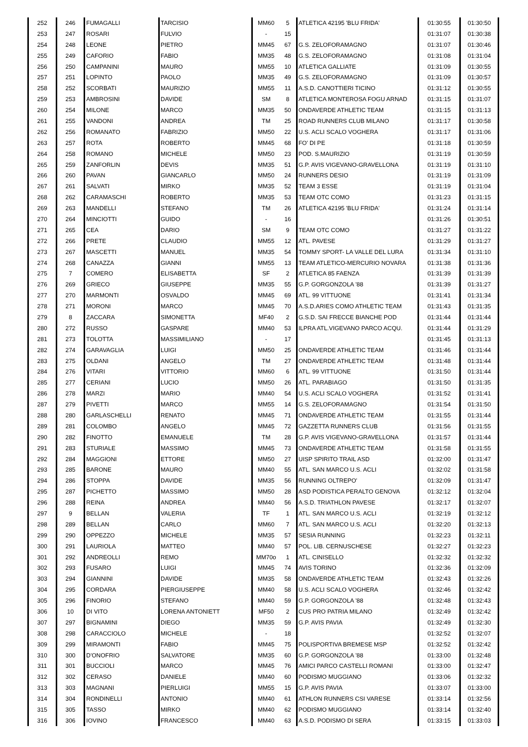| 252 | 246 | FUMAGALLI | TARCISIO | MM60 | 5 | ATLETICA 42195 'BLU FRIDA' | 01:30:55 | 01:30:50 |
| 253 | 247 | ROSARI | FULVIO | - | 15 | | 01:31:07 | 01:30:38 |
| 254 | 248 | LEONE | PIETRO | MM45 | 67 | G.S. ZELOFORAMAGNO | 01:31:07 | 01:30:46 |
| 255 | 249 | CAFORIO | FABIO | MM35 | 48 | G.S. ZELOFORAMAGNO | 01:31:08 | 01:31:04 |
| 256 | 250 | CAMPANINI | MAURO | MM55 | 10 | ATLETICA GALLIATE | 01:31:09 | 01:30:55 |
| 257 | 251 | LOPINTO | PAOLO | MM35 | 49 | G.S. ZELOFORAMAGNO | 01:31:09 | 01:30:57 |
| 258 | 252 | SCORBATI | MAURIZIO | MM55 | 11 | A.S.D. CANOTTIERI TICINO | 01:31:12 | 01:30:55 |
| 259 | 253 | AMBROSINI | DAVIDE | SM | 8 | ATLETICA MONTEROSA FOGU ARNAD | 01:31:15 | 01:31:07 |
| 260 | 254 | MILONE | MARCO | MM35 | 50 | ONDAVERDE ATHLETIC TEAM | 01:31:15 | 01:31:13 |
| 261 | 255 | VANDONI | ANDREA | TM | 25 | ROAD RUNNERS CLUB MILANO | 01:31:17 | 01:30:58 |
| 262 | 256 | ROMANATO | FABRIZIO | MM50 | 22 | U.S. ACLI SCALO VOGHERA | 01:31:17 | 01:31:06 |
| 263 | 257 | ROTA | ROBERTO | MM45 | 68 | FO' DI PE | 01:31:18 | 01:30:59 |
| 264 | 258 | ROMANO | MICHELE | MM50 | 23 | POD. S.MAURIZIO | 01:31:19 | 01:30:59 |
| 265 | 259 | ZANFORLIN | DEVIS | MM35 | 51 | G.P. AVIS VIGEVANO-GRAVELLONA | 01:31:19 | 01:31:10 |
| 266 | 260 | PAVAN | GIANCARLO | MM50 | 24 | RUNNERS DESIO | 01:31:19 | 01:31:09 |
| 267 | 261 | SALVATI | MIRKO | MM35 | 52 | TEAM 3 ESSE | 01:31:19 | 01:31:04 |
| 268 | 262 | CARAMASCHI | ROBERTO | MM35 | 53 | TEAM OTC COMO | 01:31:23 | 01:31:15 |
| 269 | 263 | MANDELLI | STEFANO | TM | 26 | ATLETICA 42195 'BLU FRIDA' | 01:31:24 | 01:31:14 |
| 270 | 264 | MINCIOTTI | GUIDO | - | 16 | | 01:31:26 | 01:30:51 |
| 271 | 265 | CEA | DARIO | SM | 9 | TEAM OTC COMO | 01:31:27 | 01:31:22 |
| 272 | 266 | PRETE | CLAUDIO | MM55 | 12 | ATL. PAVESE | 01:31:29 | 01:31:27 |
| 273 | 267 | MASCETTI | MANUEL | MM35 | 54 | TOMMY SPORT- LA VALLE DEL LURA | 01:31:34 | 01:31:10 |
| 274 | 268 | CANAZZA | GIANNI | MM55 | 13 | TEAM ATLETICO-MERCURIO NOVARA | 01:31:38 | 01:31:36 |
| 275 | 7 | COMERO | ELISABETTA | SF | 2 | ATLETICA 85 FAENZA | 01:31:39 | 01:31:39 |
| 276 | 269 | GRIECO | GIUSEPPE | MM35 | 55 | G.P. GORGONZOLA '88 | 01:31:39 | 01:31:27 |
| 277 | 270 | MARMONTI | OSVALDO | MM45 | 69 | ATL. 99 VITTUONE | 01:31:41 | 01:31:34 |
| 278 | 271 | MORONI | MARCO | MM45 | 70 | A.S.D.ARIES COMO ATHLETIC TEAM | 01:31:43 | 01:31:35 |
| 279 | 8 | ZACCARA | SIMONETTA | MF40 | 2 | G.S.D. SAI FRECCE BIANCHE POD | 01:31:44 | 01:31:44 |
| 280 | 272 | RUSSO | GASPARE | MM40 | 53 | ILPRA ATL.VIGEVANO PARCO ACQU. | 01:31:44 | 01:31:29 |
| 281 | 273 | TOLOTTA | MASSIMILIANO | - | 17 | | 01:31:45 | 01:31:13 |
| 282 | 274 | GARAVAGLIA | LUIGI | MM50 | 25 | ONDAVERDE ATHLETIC TEAM | 01:31:46 | 01:31:44 |
| 283 | 275 | OLDANI | ANGELO | TM | 27 | ONDAVERDE ATHLETIC TEAM | 01:31:48 | 01:31:44 |
| 284 | 276 | VITARI | VITTORIO | MM60 | 6 | ATL. 99 VITTUONE | 01:31:50 | 01:31:44 |
| 285 | 277 | CERIANI | LUCIO | MM50 | 26 | ATL. PARABIAGO | 01:31:50 | 01:31:35 |
| 286 | 278 | MARZI | MARIO | MM40 | 54 | U.S. ACLI SCALO VOGHERA | 01:31:52 | 01:31:41 |
| 287 | 279 | PIVETTI | MARCO | MM55 | 14 | G.S. ZELOFORAMAGNO | 01:31:54 | 01:31:50 |
| 288 | 280 | GARLASCHELLI | RENATO | MM45 | 71 | ONDAVERDE ATHLETIC TEAM | 01:31:55 | 01:31:44 |
| 289 | 281 | COLOMBO | ANGELO | MM45 | 72 | GAZZETTA RUNNERS CLUB | 01:31:56 | 01:31:55 |
| 290 | 282 | FINOTTO | EMANUELE | TM | 28 | G.P. AVIS VIGEVANO-GRAVELLONA | 01:31:57 | 01:31:44 |
| 291 | 283 | STURIALE | MASSIMO | MM45 | 73 | ONDAVERDE ATHLETIC TEAM | 01:31:58 | 01:31:55 |
| 292 | 284 | MAGGIONI | ETTORE | MM50 | 27 | UISP SPIRITO TRAIL ASD | 01:32:00 | 01:31:47 |
| 293 | 285 | BARONE | MAURO | MM40 | 55 | ATL. SAN MARCO U.S. ACLI | 01:32:02 | 01:31:58 |
| 294 | 286 | STOPPA | DAVIDE | MM35 | 56 | RUNNING OLTREPO' | 01:32:09 | 01:31:47 |
| 295 | 287 | PICHETTO | MASSIMO | MM50 | 28 | ASD PODISTICA PERALTO GENOVA | 01:32:12 | 01:32:04 |
| 296 | 288 | REINA | ANDREA | MM40 | 56 | A.S.D. TRIATHLON PAVESE | 01:32:17 | 01:32:07 |
| 297 | 9 | BELLAN | VALERIA | TF | 1 | ATL. SAN MARCO U.S. ACLI | 01:32:19 | 01:32:12 |
| 298 | 289 | BELLAN | CARLO | MM60 | 7 | ATL. SAN MARCO U.S. ACLI | 01:32:20 | 01:32:13 |
| 299 | 290 | OPPEZZO | MICHELE | MM35 | 57 | SESIA RUNNING | 01:32:23 | 01:32:11 |
| 300 | 291 | LAURIOLA | MATTEO | MM40 | 57 | POL. LIB. CERNUSCHESE | 01:32:27 | 01:32:23 |
| 301 | 292 | ANDREOLLI | REMO | MM70o | 1 | ATL. CINISELLO | 01:32:32 | 01:32:32 |
| 302 | 293 | FUSARO | LUIGI | MM45 | 74 | AVIS TORINO | 01:32:36 | 01:32:09 |
| 303 | 294 | GIANNINI | DAVIDE | MM35 | 58 | ONDAVERDE ATHLETIC TEAM | 01:32:43 | 01:32:26 |
| 304 | 295 | CORDARA | PIERGIUSEPPE | MM40 | 58 | U.S. ACLI SCALO VOGHERA | 01:32:46 | 01:32:42 |
| 305 | 296 | FINORIO | STEFANO | MM40 | 59 | G.P. GORGONZOLA '88 | 01:32:48 | 01:32:43 |
| 306 | 10 | DI VITO | LORENA ANTONIETT | MF50 | 2 | CUS PRO PATRIA MILANO | 01:32:49 | 01:32:42 |
| 307 | 297 | BIGNAMINI | DIEGO | MM35 | 59 | G.P. AVIS PAVIA | 01:32:49 | 01:32:30 |
| 308 | 298 | CARACCIOLO | MICHELE | - | 18 | | 01:32:52 | 01:32:07 |
| 309 | 299 | MIRAMONTI | FABIO | MM45 | 75 | POLISPORTIVA BREMESE MSP | 01:32:52 | 01:32:42 |
| 310 | 300 | D'ONOFRIO | SALVATORE | MM35 | 60 | G.P. GORGONZOLA '88 | 01:33:00 | 01:32:48 |
| 311 | 301 | BUCCIOLI | MARCO | MM45 | 76 | AMICI PARCO CASTELLI ROMANI | 01:33:00 | 01:32:47 |
| 312 | 302 | CERASO | DANIELE | MM40 | 60 | PODISMO MUGGIANO | 01:33:06 | 01:32:32 |
| 313 | 303 | MAGNANI | PIERLUIGI | MM55 | 15 | G.P. AVIS PAVIA | 01:33:07 | 01:33:00 |
| 314 | 304 | RONDINELLI | ANTONIO | MM40 | 61 | ATHLON RUNNERS CSI VARESE | 01:33:14 | 01:32:56 |
| 315 | 305 | TASSO | MIRKO | MM40 | 62 | PODISMO MUGGIANO | 01:33:14 | 01:32:40 |
| 316 | 306 | IOVINO | FRANCESCO | MM40 | 63 | A.S.D. PODISMO DI SERA | 01:33:15 | 01:33:03 |